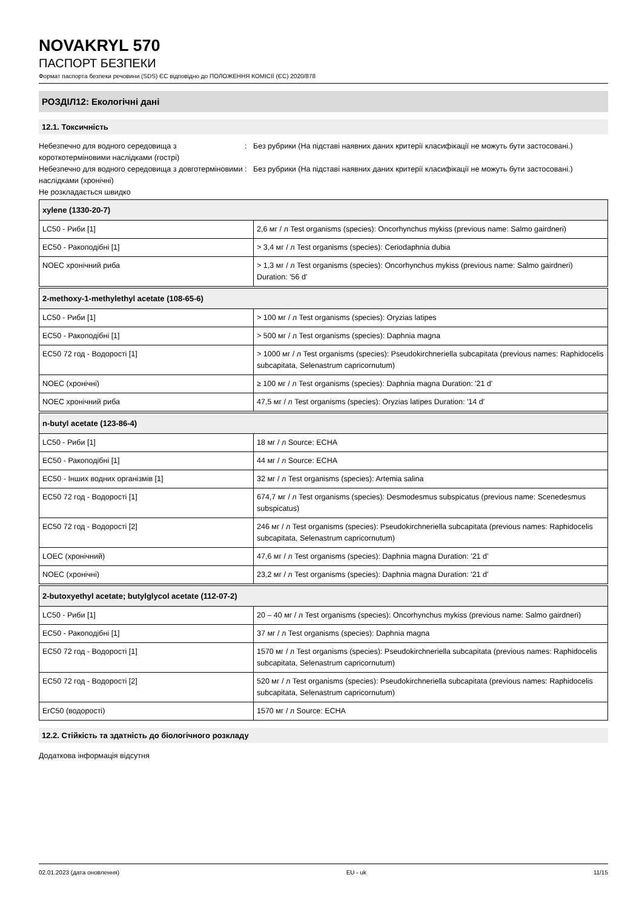NOVAKRYL 570
ПАСПОРТ БЕЗПЕКИ
Формат паспорта безпеки речовини (SDS) ЄС відповідно до ПОЛОЖЕННЯ КОМІСІЇ (ЄС) 2020/878
РОЗДІЛ12: Екологічні дані
12.1. Токсичність
Небезпечно для водного середовища з короткотерміновими наслідками (гострі)
:
Без рубрики (На підставі наявних даних критерії класифікації не можуть бути застосовані.)
Небезпечно для водного середовища з довготерміновими наслідками (хронічні)
:
Без рубрики (На підставі наявних даних критерії класифікації не можуть бути застосовані.)
Не розкладається швидко
| xylene (1330-20-7) | |
| --- | --- |
| LC50 - Риби [1] | 2,6 мг / л Test organisms (species): Oncorhynchus mykiss (previous name: Salmo gairdneri) |
| EC50 - Ракоподібні [1] | > 3,4 мг / л Test organisms (species): Ceriodaphnia dubia |
| NOEC хронічний риба | > 1,3 мг / л Test organisms (species): Oncorhynchus mykiss (previous name: Salmo gairdneri) Duration: '56 d' |
| 2-methoxy-1-methylethyl acetate (108-65-6) | |
| --- | --- |
| LC50 - Риби [1] | > 100 мг / л Test organisms (species): Oryzias latipes |
| EC50 - Ракоподібні [1] | > 500 мг / л Test organisms (species): Daphnia magna |
| EC50 72 год - Водорості [1] | > 1000 мг / л Test organisms (species): Pseudokirchneriella subcapitata (previous names: Raphidocelis subcapitata, Selenastrum capricornutum) |
| NOEC (хронічні) | ≥ 100 мг / л Test organisms (species): Daphnia magna Duration: '21 d' |
| NOEC хронічний риба | 47,5 мг / л Test organisms (species): Oryzias latipes Duration: '14 d' |
| n-butyl acetate (123-86-4) | |
| --- | --- |
| LC50 - Риби [1] | 18 мг / л Source: ECHA |
| EC50 - Ракоподібні [1] | 44 мг / л Source: ECHA |
| EC50 - Інших водних організмів [1] | 32 мг / л Test organisms (species): Artemia salina |
| EC50 72 год - Водорості [1] | 674,7 мг / л Test organisms (species): Desmodesmus subspicatus (previous name: Scenedesmus subspicatus) |
| EC50 72 год - Водорості [2] | 246 мг / л Test organisms (species): Pseudokirchneriella subcapitata (previous names: Raphidocelis subcapitata, Selenastrum capricornutum) |
| LOEC (хронічний) | 47,6 мг / л Test organisms (species): Daphnia magna Duration: '21 d' |
| NOEC (хронічні) | 23,2 мг / л Test organisms (species): Daphnia magna Duration: '21 d' |
| 2-butoxyethyl acetate; butylglycol acetate (112-07-2) | |
| --- | --- |
| LC50 - Риби [1] | 20 – 40 мг / л Test organisms (species): Oncorhynchus mykiss (previous name: Salmo gairdneri) |
| EC50 - Ракоподібні [1] | 37 мг / л Test organisms (species): Daphnia magna |
| EC50 72 год - Водорості [1] | 1570 мг / л Test organisms (species): Pseudokirchneriella subcapitata (previous names: Raphidocelis subcapitata, Selenastrum capricornutum) |
| EC50 72 год - Водорості [2] | 520 мг / л Test organisms (species): Pseudokirchneriella subcapitata (previous names: Raphidocelis subcapitata, Selenastrum capricornutum) |
| ErC50 (водорості) | 1570 мг / л Source: ECHA |
12.2. Стійкість та здатність до біологічного розкладу
Додаткова інформація відсутня
02.01.2023 (дата оновлення) EU - uk 11/15